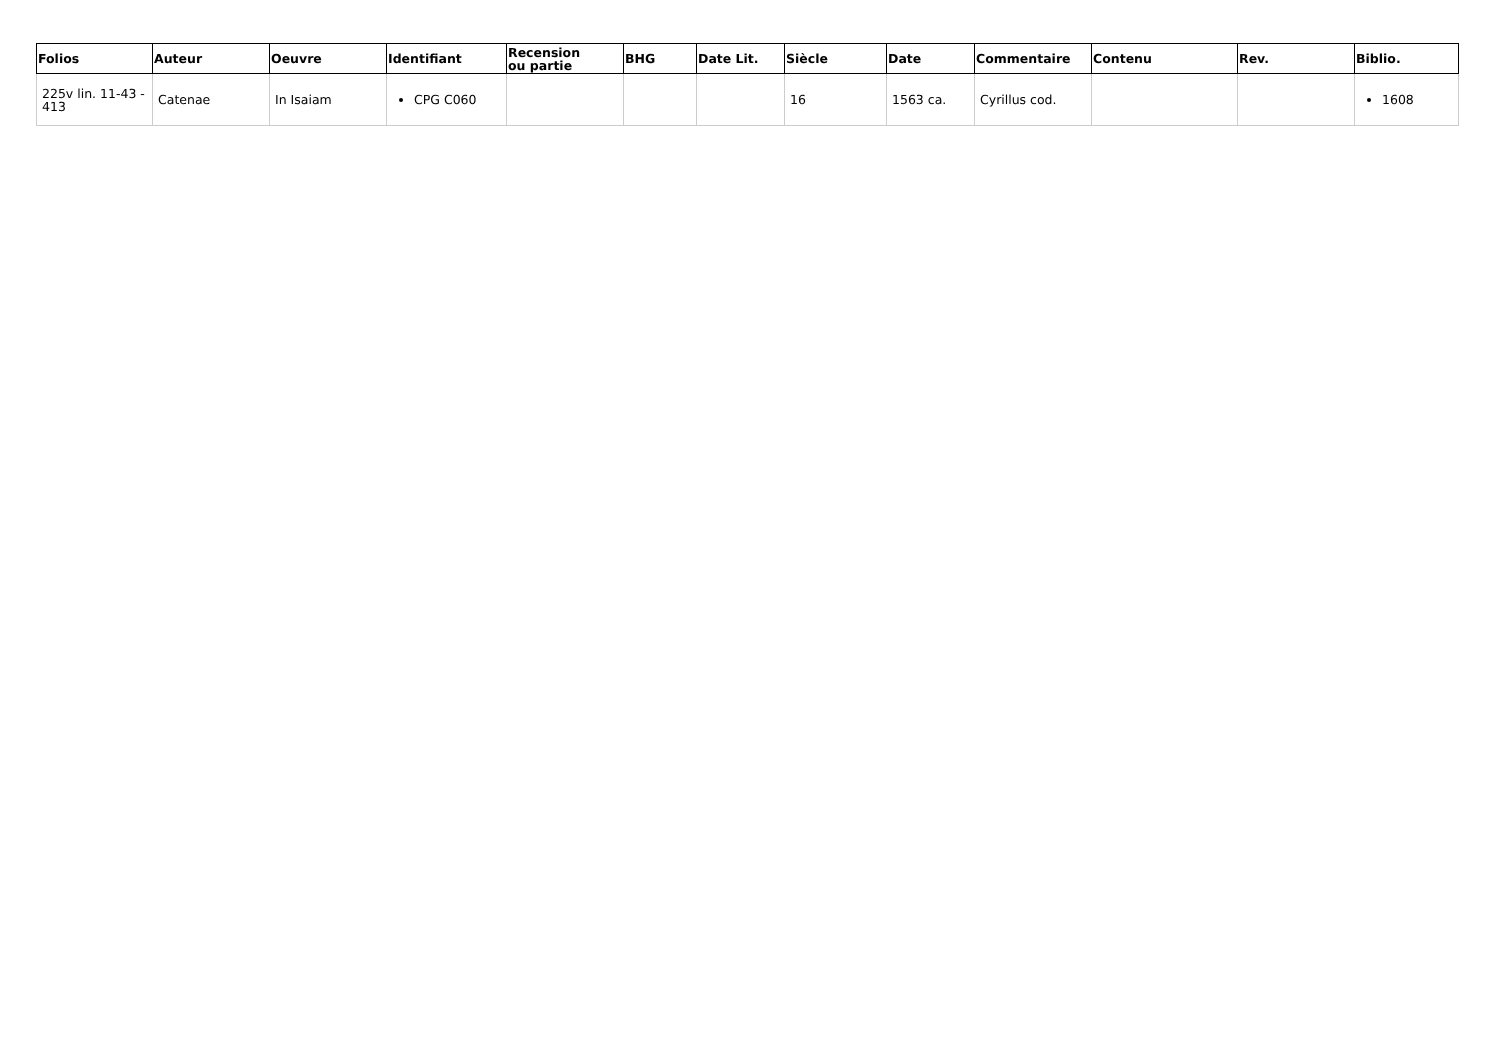| Folios | Auteur | Oeuvre | Identifiant | Recension ou partie | BHG | Date Lit. | Siècle | Date | Commentaire | Contenu | Rev. | Biblio. |
| --- | --- | --- | --- | --- | --- | --- | --- | --- | --- | --- | --- | --- |
| 225v lin. 11-43 - 413 | Catenae | In Isaiam | CPG C060 | | | | 16 | 1563 ca. | Cyrillus cod. | | | 1608 |